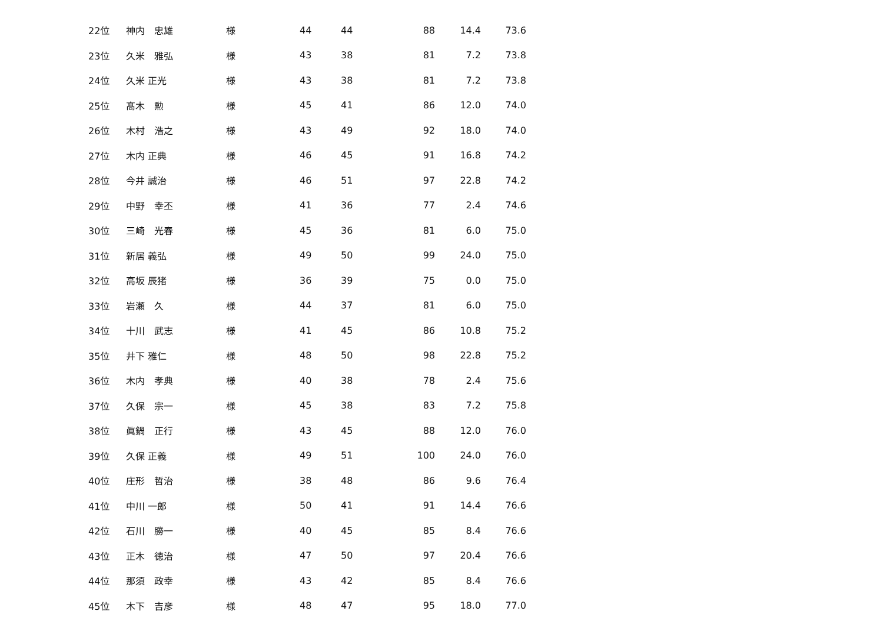| 22位 | 神内 忠雄 | 様 | 44 | 44 | 88 | 14.4 | 73.6 |
| 23位 | 久米 雅弘 | 様 | 43 | 38 | 81 | 7.2 | 73.8 |
| 24位 | 久米 正光 | 様 | 43 | 38 | 81 | 7.2 | 73.8 |
| 25位 | 髙木 勲 | 様 | 45 | 41 | 86 | 12.0 | 74.0 |
| 26位 | 木村 浩之 | 様 | 43 | 49 | 92 | 18.0 | 74.0 |
| 27位 | 木内 正典 | 様 | 46 | 45 | 91 | 16.8 | 74.2 |
| 28位 | 今井 誠治 | 様 | 46 | 51 | 97 | 22.8 | 74.2 |
| 29位 | 中野 幸丕 | 様 | 41 | 36 | 77 | 2.4 | 74.6 |
| 30位 | 三崎 光春 | 様 | 45 | 36 | 81 | 6.0 | 75.0 |
| 31位 | 新居 義弘 | 様 | 49 | 50 | 99 | 24.0 | 75.0 |
| 32位 | 高坂 辰猪 | 様 | 36 | 39 | 75 | 0.0 | 75.0 |
| 33位 | 岩瀬 久 | 様 | 44 | 37 | 81 | 6.0 | 75.0 |
| 34位 | 十川 武志 | 様 | 41 | 45 | 86 | 10.8 | 75.2 |
| 35位 | 井下 雅仁 | 様 | 48 | 50 | 98 | 22.8 | 75.2 |
| 36位 | 木内 孝典 | 様 | 40 | 38 | 78 | 2.4 | 75.6 |
| 37位 | 久保 宗一 | 様 | 45 | 38 | 83 | 7.2 | 75.8 |
| 38位 | 眞鍋 正行 | 様 | 43 | 45 | 88 | 12.0 | 76.0 |
| 39位 | 久保 正義 | 様 | 49 | 51 | 100 | 24.0 | 76.0 |
| 40位 | 庄形 哲治 | 様 | 38 | 48 | 86 | 9.6 | 76.4 |
| 41位 | 中川 一郎 | 様 | 50 | 41 | 91 | 14.4 | 76.6 |
| 42位 | 石川 勝一 | 様 | 40 | 45 | 85 | 8.4 | 76.6 |
| 43位 | 正木 徳治 | 様 | 47 | 50 | 97 | 20.4 | 76.6 |
| 44位 | 那須 政幸 | 様 | 43 | 42 | 85 | 8.4 | 76.6 |
| 45位 | 木下 吉彦 | 様 | 48 | 47 | 95 | 18.0 | 77.0 |